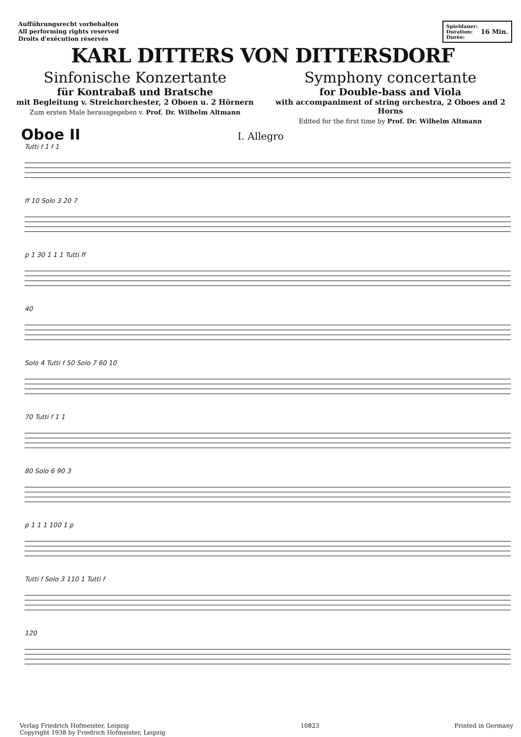Aufführungsrecht vorbehalten
All performing rights reserved
Droits d'exécution réservés
Spieldauer:
Duration:
Durée:
16 Min.
KARL DITTERS VON DITTERSDORF
Sinfonische Konzertante
für Kontrabaß und Bratsche
mit Begleitung v. Streichorchester, 2 Oboen u. 2 Hörnern
Zum ersten Male herausgegeben v. Prof. Dr. Wilhelm Altmann
Symphony concertante
for Double-bass and Viola
with accompaniment of string orchestra, 2 Oboes and 2 Horns
Edited for the first time by Prof. Dr. Wilhelm Altmann
Oboe II I. Allegro
Tutti f 1 f 1
ff 10 Solo 3 20 7
p 1 30 1 1 1 Tutti ff
40
Solo 4 Tutti f 50 Solo 7 60 10
70 Tutti f 1 1
80 Solo 6 90 3
p 1 1 1 100 1 p
Tutti f Solo 3 110 1 Tutti f
120
Verlag Friedrich Hofmeister, Leipzig
Copyright 1938 by Friedrich Hofmeister, Leipzig
10823 Printed in Germany